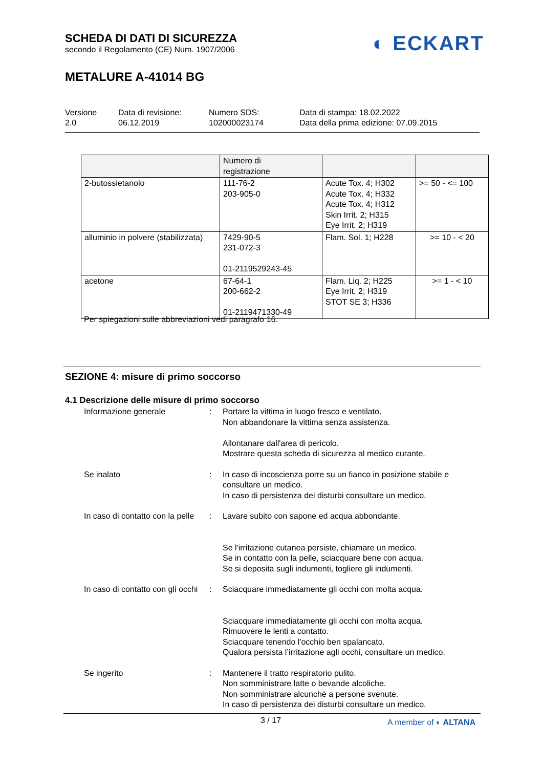SCHEDA DI DATI DI SICUREZZA
secondo il Regolamento (CE) Num. 1907/2006
METALURE A-41014 BG
◐ ECKART
Versione
2.0
Data di revisione:
06.12.2019
Numero SDS:
102000023174
Data di stampa: 18.02.2022
Data della prima edizione: 07.09.2015
| | Numero di registrazione | | |
| --- | --- | --- | --- |
| 2-butossietanolo | 111-76-2 203-905-0 | Acute Tox. 4; H302 Acute Tox. 4; H332 Acute Tox. 4; H312 Skin Irrit. 2; H315 Eye Irrit. 2; H319 | >= 50 - <= 100 |
| alluminio in polvere (stabilizzata) | 7429-90-5 231-072-3 01-2119529243-45 | Flam. Sol. 1; H228 | >= 10 - < 20 |
| acetone | 67-64-1 200-662-2 01-2119471330-49 | Flam. Liq. 2; H225 Eye Irrit. 2; H319 STOT SE 3; H336 | >= 1 - < 10 |
Per spiegazioni sulle abbreviazioni vedi paragrafo 16.
SEZIONE 4: misure di primo soccorso
4.1 Descrizione delle misure di primo soccorso
Informazione generale : Portare la vittima in luogo fresco e ventilato.
Non abbandonare la vittima senza assistenza.
Allontanare dall'area di pericolo.
Mostrare questa scheda di sicurezza al medico curante.
Se inalato : In caso di incoscienza porre su un fianco in posizione stabile e consultare un medico.
In caso di persistenza dei disturbi consultare un medico.
In caso di contatto con la pelle
: Lavare subito con sapone ed acqua abbondante.
Se l'irritazione cutanea persiste, chiamare un medico.
Se in contatto con la pelle, sciacquare bene con acqua.
Se si deposita sugli indumenti, togliere gli indumenti.
In caso di contatto con gli occhi
: Sciacquare immediatamente gli occhi con molta acqua.
Sciacquare immediatamente gli occhi con molta acqua.
Rimuovere le lenti a contatto.
Sciacquare tenendo l'occhio ben spalancato.
Qualora persista l’irritazione agli occhi, consultare un medico.
Se ingerito : Mantenere il tratto respiratorio pulito.
Non somministrare latte o bevande alcoliche.
Non somministrare alcunchè a persone svenute.
In caso di persistenza dei disturbi consultare un medico.
3 / 17 A member of ◐ ALTANA